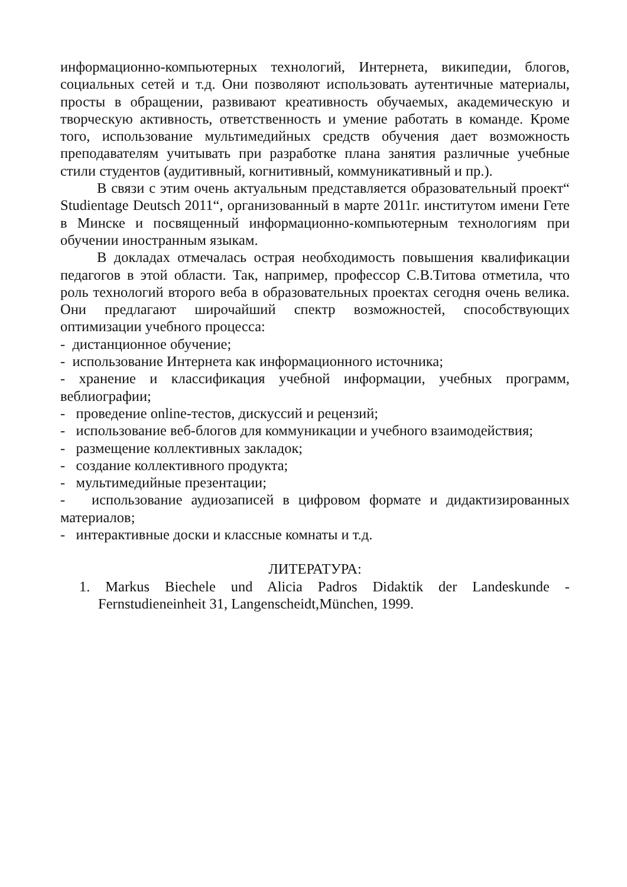информационно-компьютерных технологий, Интернета, википедии, блогов, социальных сетей и т.д. Они позволяют использовать аутентичные материалы, просты в обращении, развивают креативность обучаемых, академическую и творческую активность, ответственность и умение работать в команде. Кроме того, использование мультимедийных средств обучения дает возможность преподавателям учитывать при разработке плана занятия различные учебные стили студентов (аудитивный, когнитивный, коммуникативный и пр.).
В связи с этим очень актуальным представляется образовательный проект“ Studientage Deutsch 2011“, организованный в марте 2011г. институтом имени Гете в Минске и посвященный информационно-компьютерным технологиям при обучении иностранным языкам.
В докладах отмечалась острая необходимость повышения квалификации педагогов в этой области. Так, например, профессор С.В.Титова отметила, что роль технологий второго веба в образовательных проектах сегодня очень велика. Они предлагают широчайший спектр возможностей, способствующих оптимизации учебного процесса:
- дистанционное обучение;
- использование Интернета как информационного источника;
- хранение и классификация учебной информации, учебных программ, веблиографии;
- проведение online-тестов, дискуссий и рецензий;
- использование веб-блогов для коммуникации и учебного взаимодействия;
- размещение коллективных закладок;
- создание коллективного продукта;
- мультимедийные презентации;
- использование аудиозаписей в цифровом формате и дидактизированных материалов;
- интерактивные доски и классные комнаты и т.д.
ЛИТЕРАТУРА:
1. Markus Biechele und Alicia Padros Didaktik der Landeskunde - Fernstudieneinheit 31, Langenscheidt,München, 1999.